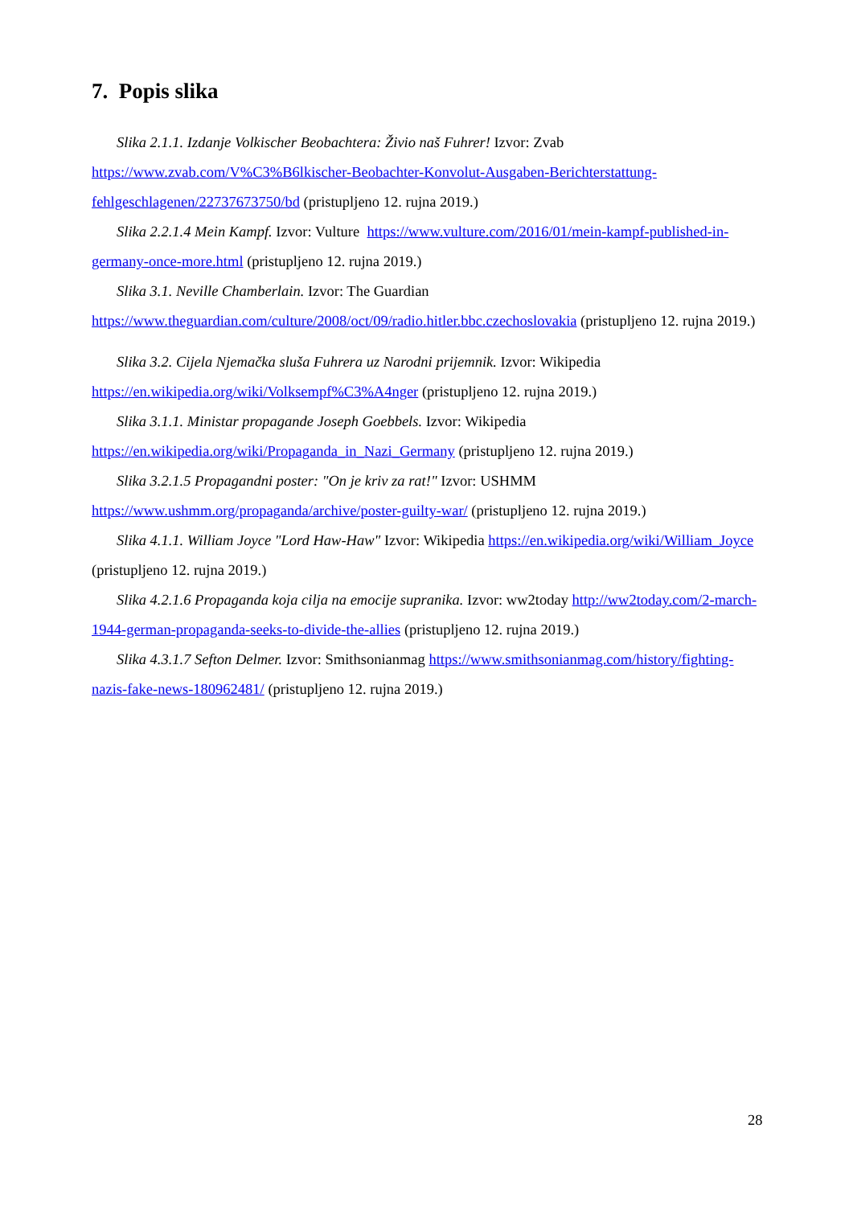7. Popis slika
Slika 2.1.1. Izdanje Volkischer Beobachtera: Živio naš Fuhrer! Izvor: Zvab https://www.zvab.com/V%C3%B6lkischer-Beobachter-Konvolut-Ausgaben-Berichterstattung-fehlgeschlagenen/22737673750/bd (pristupljeno 12. rujna 2019.)
Slika 2.2.1.4 Mein Kampf. Izvor: Vulture https://www.vulture.com/2016/01/mein-kampf-published-in-germany-once-more.html (pristupljeno 12. rujna 2019.)
Slika 3.1. Neville Chamberlain. Izvor: The Guardian https://www.theguardian.com/culture/2008/oct/09/radio.hitler.bbc.czechoslovakia (pristupljeno 12. rujna 2019.)
Slika 3.2. Cijela Njemačka sluša Fuhrera uz Narodni prijemnik. Izvor: Wikipedia https://en.wikipedia.org/wiki/Volksempf%C3%A4nger (pristupljeno 12. rujna 2019.)
Slika 3.1.1. Ministar propagande Joseph Goebbels. Izvor: Wikipedia https://en.wikipedia.org/wiki/Propaganda_in_Nazi_Germany (pristupljeno 12. rujna 2019.)
Slika 3.2.1.5 Propagandni poster: "On je kriv za rat!" Izvor: USHMM https://www.ushmm.org/propaganda/archive/poster-guilty-war/ (pristupljeno 12. rujna 2019.)
Slika 4.1.1. William Joyce "Lord Haw-Haw" Izvor: Wikipedia https://en.wikipedia.org/wiki/William_Joyce (pristupljeno 12. rujna 2019.)
Slika 4.2.1.6 Propaganda koja cilja na emocije supranika. Izvor: ww2today http://ww2today.com/2-march-1944-german-propaganda-seeks-to-divide-the-allies (pristupljeno 12. rujna 2019.)
Slika 4.3.1.7 Sefton Delmer. Izvor: Smithsonianmag https://www.smithsonianmag.com/history/fighting-nazis-fake-news-180962481/ (pristupljeno 12. rujna 2019.)
28